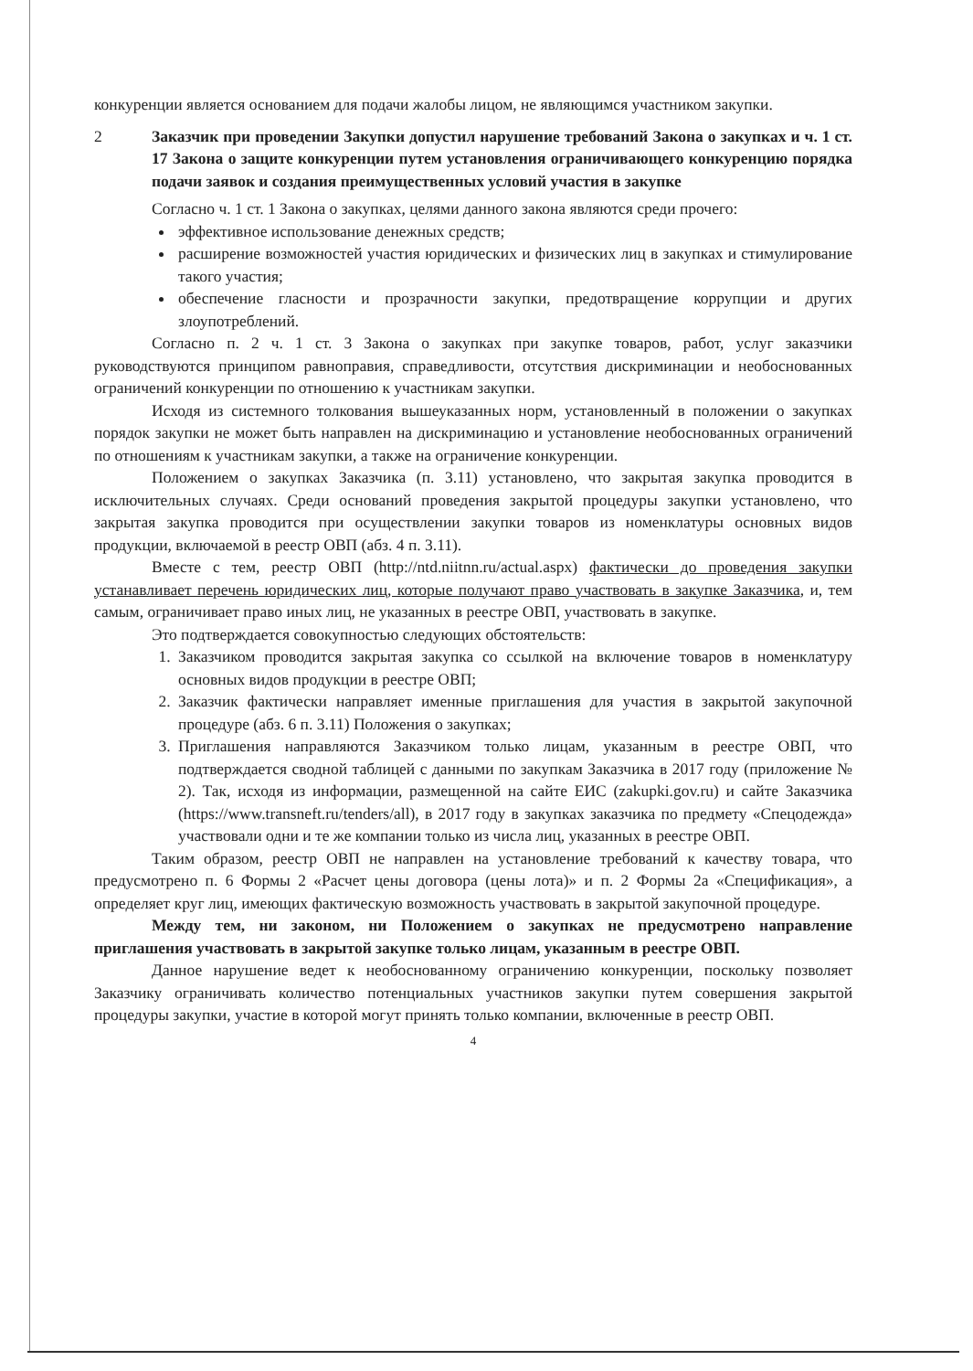конкуренции является основанием для подачи жалобы лицом, не являющимся участником закупки.
2 Заказчик при проведении Закупки допустил нарушение требований Закона о закупках и ч. 1 ст. 17 Закона о защите конкуренции путем установления ограничивающего конкуренцию порядка подачи заявок и создания преимущественных условий участия в закупке
Согласно ч. 1 ст. 1 Закона о закупках, целями данного закона являются среди прочего:
эффективное использование денежных средств;
расширение возможностей участия юридических и физических лиц в закупках и стимулирование такого участия;
обеспечение гласности и прозрачности закупки, предотвращение коррупции и других злоупотреблений.
Согласно п. 2 ч. 1 ст. 3 Закона о закупках при закупке товаров, работ, услуг заказчики руководствуются принципом равноправия, справедливости, отсутствия дискриминации и необоснованных ограничений конкуренции по отношению к участникам закупки.
Исходя из системного толкования вышеуказанных норм, установленный в положении о закупках порядок закупки не может быть направлен на дискриминацию и установление необоснованных ограничений по отношениям к участникам закупки, а также на ограничение конкуренции.
Положением о закупках Заказчика (п. 3.11) установлено, что закрытая закупка проводится в исключительных случаях. Среди оснований проведения закрытой процедуры закупки установлено, что закрытая закупка проводится при осуществлении закупки товаров из номенклатуры основных видов продукции, включаемой в реестр ОВП (абз. 4 п. 3.11).
Вместе с тем, реестр ОВП (http://ntd.niitnn.ru/actual.aspx) фактически до проведения закупки устанавливает перечень юридических лиц, которые получают право участвовать в закупке Заказчика, и, тем самым, ограничивает право иных лиц, не указанных в реестре ОВП, участвовать в закупке.
Это подтверждается совокупностью следующих обстоятельств:
1. Заказчиком проводится закрытая закупка со ссылкой на включение товаров в номенклатуру основных видов продукции в реестре ОВП;
2. Заказчик фактически направляет именные приглашения для участия в закрытой закупочной процедуре (абз. 6 п. 3.11) Положения о закупках;
3. Приглашения направляются Заказчиком только лицам, указанным в реестре ОВП, что подтверждается сводной таблицей с данными по закупкам Заказчика в 2017 году (приложение № 2). Так, исходя из информации, размещенной на сайте ЕИС (zakupki.gov.ru) и сайте Заказчика (https://www.transneft.ru/tenders/all), в 2017 году в закупках заказчика по предмету «Спецодежда» участвовали одни и те же компании только из числа лиц, указанных в реестре ОВП.
Таким образом, реестр ОВП не направлен на установление требований к качеству товара, что предусмотрено п. 6 Формы 2 «Расчет цены договора (цены лота)» и п. 2 Формы 2а «Спецификация», а определяет круг лиц, имеющих фактическую возможность участвовать в закрытой закупочной процедуре.
Между тем, ни законом, ни Положением о закупках не предусмотрено направление приглашения участвовать в закрытой закупке только лицам, указанным в реестре ОВП.
Данное нарушение ведет к необоснованному ограничению конкуренции, поскольку позволяет Заказчику ограничивать количество потенциальных участников закупки путем совершения закрытой процедуры закупки, участие в которой могут принять только компании, включенные в реестр ОВП.
4